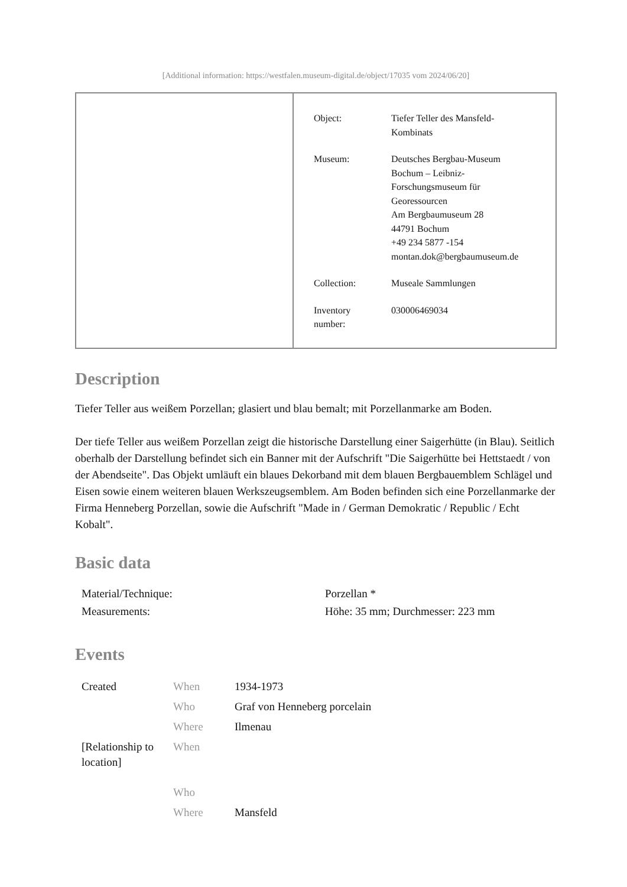[Additional information: https://westfalen.museum-digital.de/object/17035 vom 2024/06/20]
| Object: | Tiefer Teller des Mansfeld- Kombinats |
| Museum: | Deutsches Bergbau-Museum Bochum – Leibniz- Forschungsmuseum für Georessourcen Am Bergbaumuseum 28 44791 Bochum +49 234 5877 -154 montan.dok@bergbaumuseum.de |
| Collection: | Museale Sammlungen |
| Inventory number: | 030006469034 |
Description
Tiefer Teller aus weißem Porzellan; glasiert und blau bemalt; mit Porzellanmarke am Boden.
Der tiefe Teller aus weißem Porzellan zeigt die historische Darstellung einer Saigerhütte (in Blau). Seitlich oberhalb der Darstellung befindet sich ein Banner mit der Aufschrift "Die Saigerhütte bei Hettstaedt / von der Abendseite". Das Objekt umläuft ein blaues Dekorband mit dem blauen Bergbauemblem Schlägel und Eisen sowie einem weiteren blauen Werkszeugsemblem. Am Boden befinden sich eine Porzellanmarke der Firma Henneberg Porzellan, sowie die Aufschrift "Made in / German Demokratic / Republic / Echt Kobalt".
Basic data
| Material/Technique: | Porzellan * |
| Measurements: | Höhe: 35 mm; Durchmesser: 223 mm |
Events
| Created | When | 1934-1973 |
| | Who | Graf von Henneberg porcelain |
| | Where | Ilmenau |
| [Relationship to location] | When | |
| | Who | |
| | Where | Mansfeld |